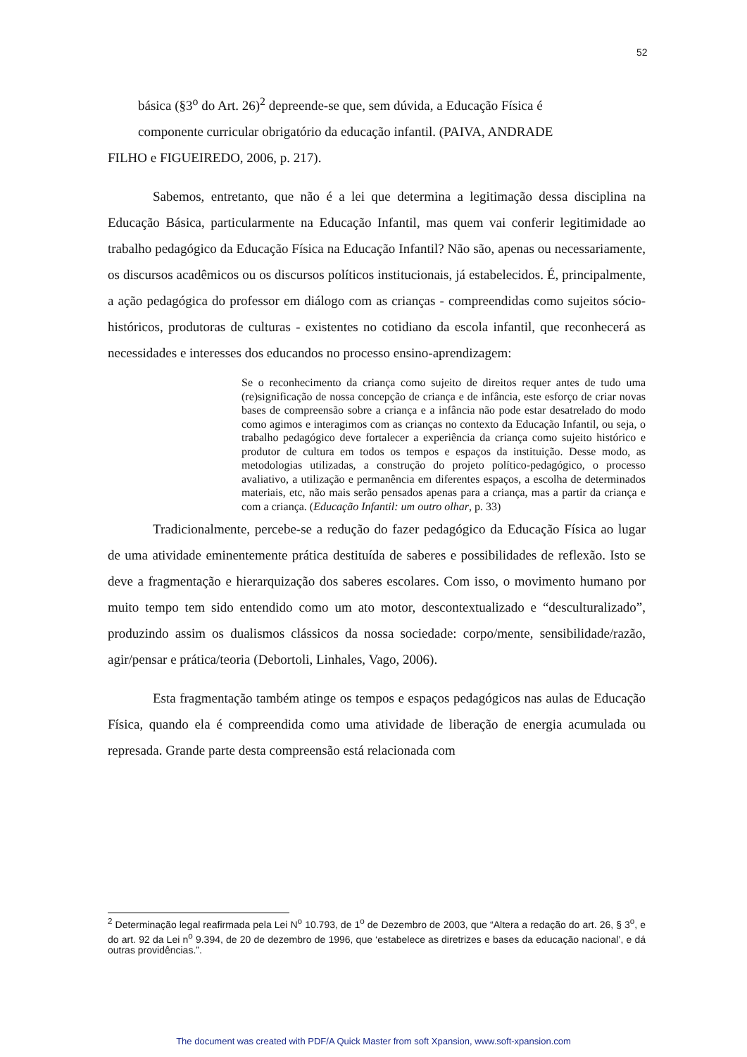52
básica (§3<sup>o</sup> do Art. 26)<sup>2</sup> depreende-se que, sem dúvida, a Educação Física é
componente curricular obrigatório da educação infantil. (PAIVA, ANDRADE
FILHO e FIGUEIREDO, 2006, p. 217).
Sabemos, entretanto, que não é a lei que determina a legitimação dessa disciplina na Educação Básica, particularmente na Educação Infantil, mas quem vai conferir legitimidade ao trabalho pedagógico da Educação Física na Educação Infantil? Não são, apenas ou necessariamente, os discursos acadêmicos ou os discursos políticos institucionais, já estabelecidos. É, principalmente, a ação pedagógica do professor em diálogo com as crianças - compreendidas como sujeitos sócio-históricos, produtoras de culturas - existentes no cotidiano da escola infantil, que reconhecerá as necessidades e interesses dos educandos no processo ensino-aprendizagem:
Se o reconhecimento da criança como sujeito de direitos requer antes de tudo uma (re)significação de nossa concepção de criança e de infância, este esforço de criar novas bases de compreensão sobre a criança e a infância não pode estar desatrelado do modo como agimos e interagimos com as crianças no contexto da Educação Infantil, ou seja, o trabalho pedagógico deve fortalecer a experiência da criança como sujeito histórico e produtor de cultura em todos os tempos e espaços da instituição. Desse modo, as metodologias utilizadas, a construção do projeto político-pedagógico, o processo avaliativo, a utilização e permanência em diferentes espaços, a escolha de determinados materiais, etc, não mais serão pensados apenas para a criança, mas a partir da criança e com a criança. (Educação Infantil: um outro olhar, p. 33)
Tradicionalmente, percebe-se a redução do fazer pedagógico da Educação Física ao lugar de uma atividade eminentemente prática destituída de saberes e possibilidades de reflexão. Isto se deve a fragmentação e hierarquização dos saberes escolares. Com isso, o movimento humano por muito tempo tem sido entendido como um ato motor, descontextualizado e “desculturalizado”, produzindo assim os dualismos clássicos da nossa sociedade: corpo/mente, sensibilidade/razão, agir/pensar e prática/teoria (Debortoli, Linhales, Vago, 2006).
Esta fragmentação também atinge os tempos e espaços pedagógicos nas aulas de Educação Física, quando ela é compreendida como uma atividade de liberação de energia acumulada ou represada. Grande parte desta compreensão está relacionada com
<sup>2</sup> Determinação legal reafirmada pela Lei N<sup>o</sup> 10.793, de 1<sup>o</sup> de Dezembro de 2003, que “Altera a redação do art. 26, § 3<sup>o</sup>, e do art. 92 da Lei n<sup>o</sup> 9.394, de 20 de dezembro de 1996, que ‘estabelece as diretrizes e bases da educação nacional’, e dá outras providências.”.
The document was created with PDF/A Quick Master from soft Xpansion, www.soft-xpansion.com